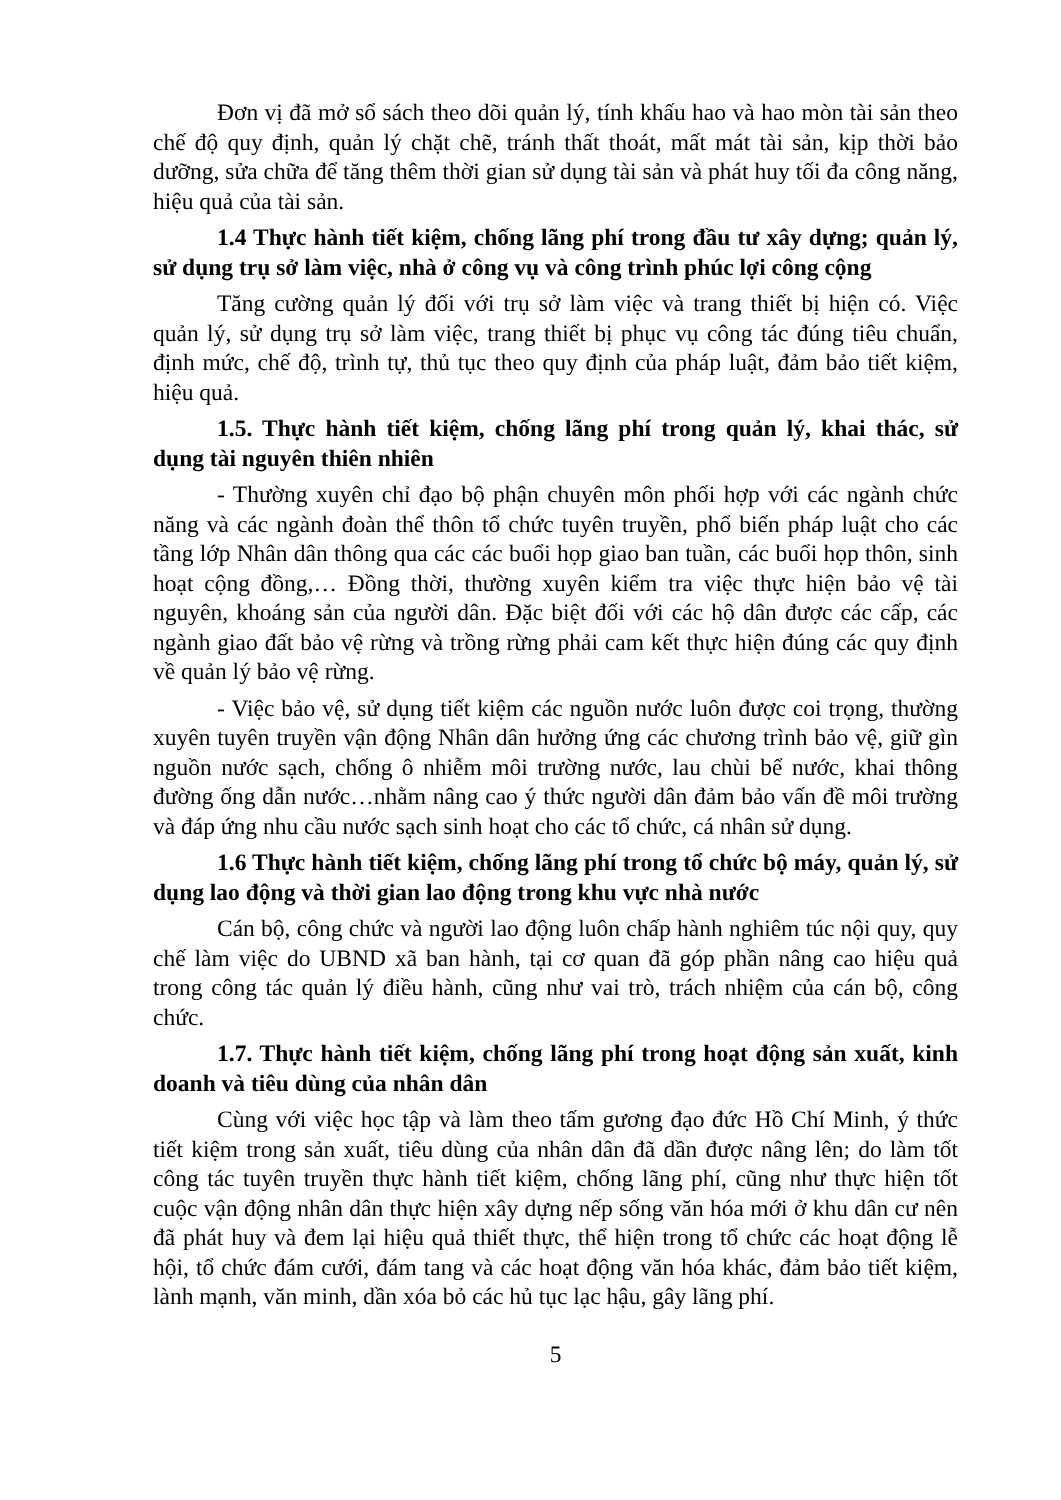Đơn vị đã mở sổ sách theo dõi quản lý, tính khấu hao và hao mòn tài sản theo chế độ quy định, quản lý chặt chẽ, tránh thất thoát, mất mát tài sản, kịp thời bảo dưỡng, sửa chữa để tăng thêm thời gian sử dụng tài sản và phát huy tối đa công năng, hiệu quả của tài sản.
1.4 Thực hành tiết kiệm, chống lãng phí trong đầu tư xây dựng; quản lý, sử dụng trụ sở làm việc, nhà ở công vụ và công trình phúc lợi công cộng
Tăng cường quản lý đối với trụ sở làm việc và trang thiết bị hiện có. Việc quản lý, sử dụng trụ sở làm việc, trang thiết bị phục vụ công tác đúng tiêu chuẩn, định mức, chế độ, trình tự, thủ tục theo quy định của pháp luật, đảm bảo tiết kiệm, hiệu quả.
1.5. Thực hành tiết kiệm, chống lãng phí trong quản lý, khai thác, sử dụng tài nguyên thiên nhiên
- Thường xuyên chỉ đạo bộ phận chuyên môn phối hợp với các ngành chức năng và các ngành đoàn thể thôn tổ chức tuyên truyền, phổ biến pháp luật cho các tầng lớp Nhân dân thông qua các các buổi họp giao ban tuần, các buổi họp thôn, sinh hoạt cộng đồng,… Đồng thời, thường xuyên kiểm tra việc thực hiện bảo vệ tài nguyên, khoáng sản của người dân. Đặc biệt đối với các hộ dân được các cấp, các ngành giao đất bảo vệ rừng và trồng rừng phải cam kết thực hiện đúng các quy định về quản lý bảo vệ rừng.
- Việc bảo vệ, sử dụng tiết kiệm các nguồn nước luôn được coi trọng, thường xuyên tuyên truyền vận động Nhân dân hưởng ứng các chương trình bảo vệ, giữ gìn nguồn nước sạch, chống ô nhiễm môi trường nước, lau chùi bể nước, khai thông đường ống dẫn nước…nhằm nâng cao ý thức người dân đảm bảo vấn đề môi trường và đáp ứng nhu cầu nước sạch sinh hoạt cho các tổ chức, cá nhân sử dụng.
1.6 Thực hành tiết kiệm, chống lãng phí trong tổ chức bộ máy, quản lý, sử dụng lao động và thời gian lao động trong khu vực nhà nước
Cán bộ, công chức và người lao động luôn chấp hành nghiêm túc nội quy, quy chế làm việc do UBND xã ban hành, tại cơ quan đã góp phần nâng cao hiệu quả trong công tác quản lý điều hành, cũng như vai trò, trách nhiệm của cán bộ, công chức.
1.7. Thực hành tiết kiệm, chống lãng phí trong hoạt động sản xuất, kinh doanh và tiêu dùng của nhân dân
Cùng với việc học tập và làm theo tấm gương đạo đức Hồ Chí Minh, ý thức tiết kiệm trong sản xuất, tiêu dùng của nhân dân đã dần được nâng lên; do làm tốt công tác tuyên truyền thực hành tiết kiệm, chống lãng phí, cũng như thực hiện tốt cuộc vận động nhân dân thực hiện xây dựng nếp sống văn hóa mới ở khu dân cư nên đã phát huy và đem lại hiệu quả thiết thực, thể hiện trong tổ chức các hoạt động lễ hội, tổ chức đám cưới, đám tang và các hoạt động văn hóa khác, đảm bảo tiết kiệm, lành mạnh, văn minh, dần xóa bỏ các hủ tục lạc hậu, gây lãng phí.
5